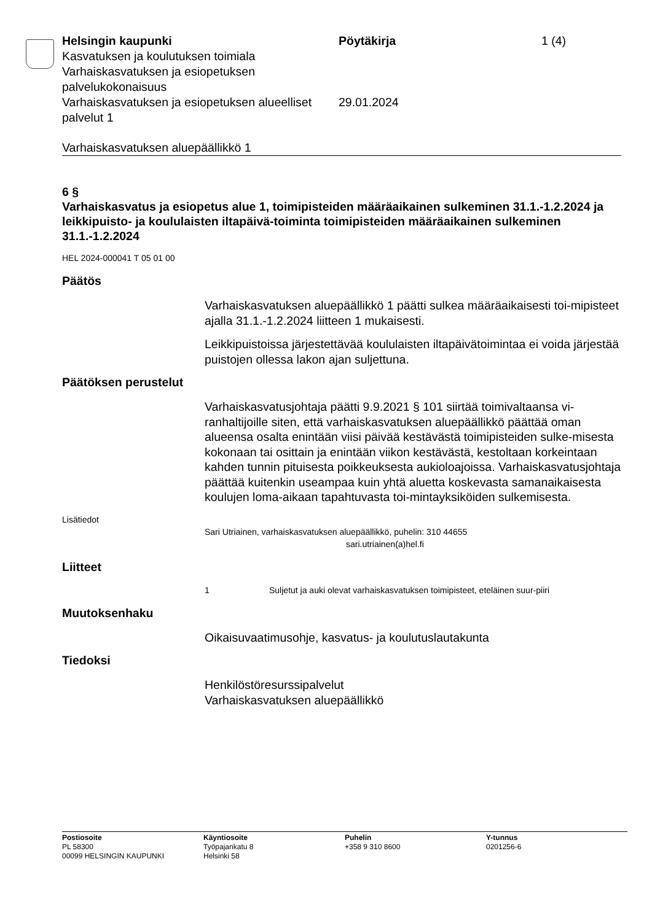Helsingin kaupunki Pöytäkirja 1 (4)
Kasvatuksen ja koulutuksen toimiala
Varhaiskasvatuksen ja esiopetuksen palvelukokonaisuus
Varhaiskasvatuksen ja esiopetuksen alueelliset palvelut 1
29.01.2024
Varhaiskasvatuksen aluepäällikkö 1
6 §
Varhaiskasvatus ja esiopetus alue 1, toimipisteiden määräaikainen sulkeminen 31.1.-1.2.2024 ja leikkipuisto- ja koululaisten iltapäivä-toiminta toimipisteiden määräaikainen sulkeminen 31.1.-1.2.2024
HEL 2024-000041 T 05 01 00
Päätös
Varhaiskasvatuksen aluepäällikkö 1 päätti sulkea määräaikaisesti toi-mipisteet ajalla 31.1.-1.2.2024 liitteen 1 mukaisesti.
Leikkipuistoissa järjestettävää koululaisten iltapäivätoimintaa ei voida järjestää puistojen ollessa lakon ajan suljettuna.
Päätöksen perustelut
Varhaiskasvatusjohtaja päätti 9.9.2021 § 101 siirtää toimivaltaansa vi-ranhaltijoille siten, että varhaiskasvatuksen aluepäällikkö päättää oman alueensa osalta enintään viisi päivää kestävästä toimipisteiden sulke-misesta kokonaan tai osittain ja enintään viikon kestävästä, kestoltaan korkeintaan kahden tunnin pituisesta poikkeuksesta aukioloajoissa. Varhaiskasvatusjohtaja päättää kuitenkin useampaa kuin yhtä aluetta koskevasta samanaikaisesta koulujen loma-aikaan tapahtuvasta toi-mintayksiköiden sulkemisesta.
Lisätiedot
Sari Utriainen, varhaiskasvatuksen aluepäällikkö, puhelin: 310 44655
sari.utriainen(a)hel.fi
Liitteet
1 Suljetut ja auki olevat varhaiskasvatuksen toimipisteet, eteläinen suur-piiri
Muutoksenhaku
Oikaisuvaatimusohje, kasvatus- ja koulutuslautakunta
Tiedoksi
Henkilöstöresurssipalvelut
Varhaiskasvatuksen aluepäällikkö
Postiosoite
PL 58300
00099 HELSINGIN KAUPUNKI
Käyntiosoite
Työpajankatu 8
Helsinki 58
Puhelin
+358 9 310 8600
Y-tunnus
0201256-6